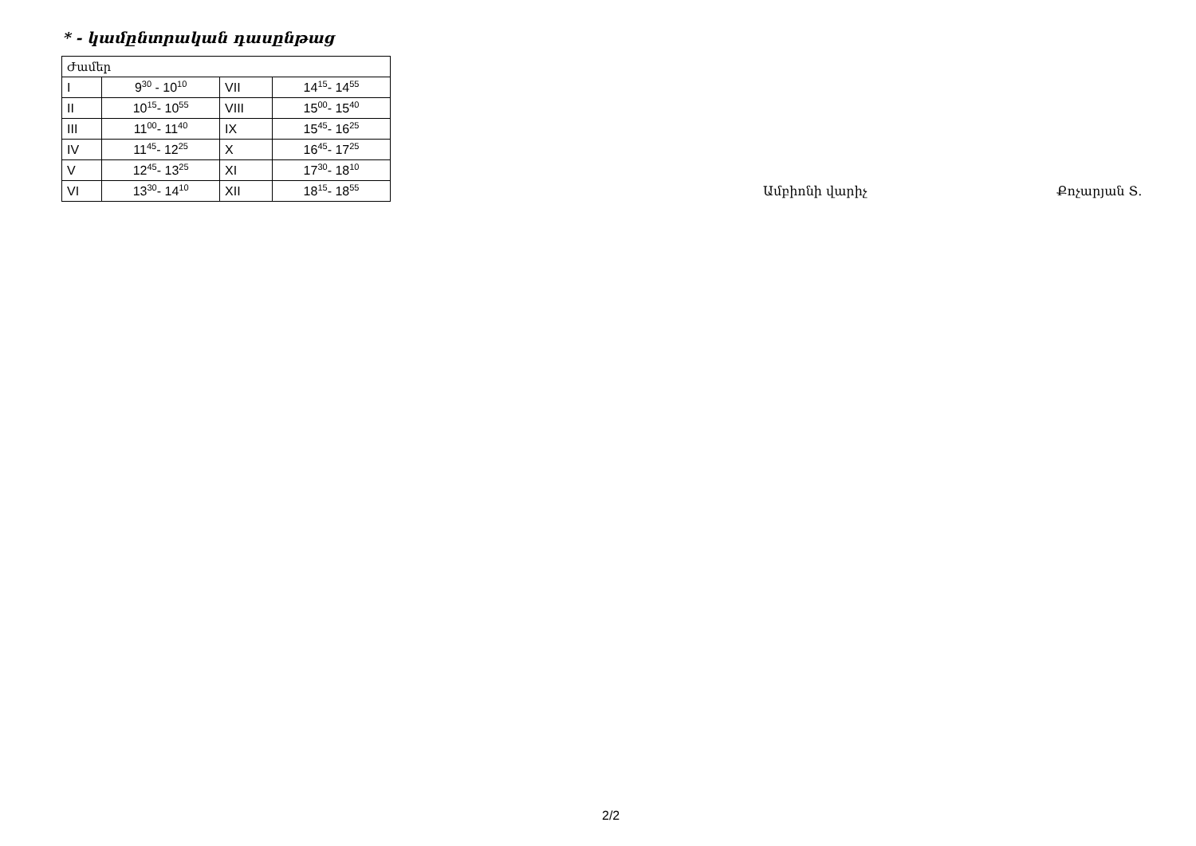* - կամընտրական դասընթաց
| Ժամեր | | | |
| I | 9<sup>30</sup> - 10<sup>10</sup> | VII | 14<sup>15</sup>- 14<sup>55</sup> |
| II | 10<sup>15</sup>- 10<sup>55</sup> | VIII | 15<sup>00</sup>- 15<sup>40</sup> |
| III | 11<sup>00</sup>- 11<sup>40</sup> | IX | 15<sup>45</sup>- 16<sup>25</sup> |
| IV | 11<sup>45</sup>- 12<sup>25</sup> | X | 16<sup>45</sup>- 17<sup>25</sup> |
| V | 12<sup>45</sup>- 13<sup>25</sup> | XI | 17<sup>30</sup>- 18<sup>10</sup> |
| VI | 13<sup>30</sup>- 14<sup>10</sup> | XII | 18<sup>15</sup>- 18<sup>55</sup> |
Ամբիոնի վարիչ Քոչարյան Տ.
2/2